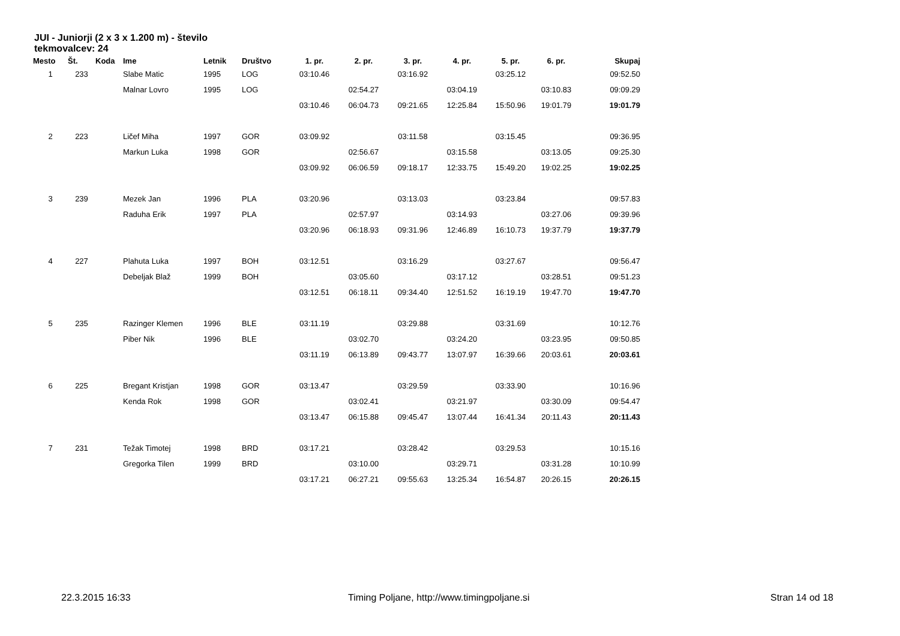JUI - Juniorji (2 x 3 x 1.200 m) - število tekmovalcev: 24
| Mesto | Št. | Koda | Ime | Letnik | Društvo | 1. pr. | 2. pr. | 3. pr. | 4. pr. | 5. pr. | 6. pr. | Skupaj |
| --- | --- | --- | --- | --- | --- | --- | --- | --- | --- | --- | --- | --- |
| 1 | 233 | | Slabe Matic | 1995 | LOG | 03:10.46 | | 03:16.92 | | 03:25.12 | | 09:52.50 |
| | | | Malnar Lovro | 1995 | LOG | | 02:54.27 | | 03:04.19 | | 03:10.83 | 09:09.29 |
| | | | | | | 03:10.46 | 06:04.73 | 09:21.65 | 12:25.84 | 15:50.96 | 19:01.79 | 19:01.79 |
| 2 | 223 | | Ličef Miha | 1997 | GOR | 03:09.92 | | 03:11.58 | | 03:15.45 | | 09:36.95 |
| | | | Markun Luka | 1998 | GOR | | 02:56.67 | | 03:15.58 | | 03:13.05 | 09:25.30 |
| | | | | | | 03:09.92 | 06:06.59 | 09:18.17 | 12:33.75 | 15:49.20 | 19:02.25 | 19:02.25 |
| 3 | 239 | | Mezek Jan | 1996 | PLA | 03:20.96 | | 03:13.03 | | 03:23.84 | | 09:57.83 |
| | | | Raduha Erik | 1997 | PLA | | 02:57.97 | | 03:14.93 | | 03:27.06 | 09:39.96 |
| | | | | | | 03:20.96 | 06:18.93 | 09:31.96 | 12:46.89 | 16:10.73 | 19:37.79 | 19:37.79 |
| 4 | 227 | | Plahuta Luka | 1997 | BOH | 03:12.51 | | 03:16.29 | | 03:27.67 | | 09:56.47 |
| | | | Debeljak Blaž | 1999 | BOH | | 03:05.60 | | 03:17.12 | | 03:28.51 | 09:51.23 |
| | | | | | | 03:12.51 | 06:18.11 | 09:34.40 | 12:51.52 | 16:19.19 | 19:47.70 | 19:47.70 |
| 5 | 235 | | Razinger Klemen | 1996 | BLE | 03:11.19 | | 03:29.88 | | 03:31.69 | | 10:12.76 |
| | | | Piber Nik | 1996 | BLE | | 03:02.70 | | 03:24.20 | | 03:23.95 | 09:50.85 |
| | | | | | | 03:11.19 | 06:13.89 | 09:43.77 | 13:07.97 | 16:39.66 | 20:03.61 | 20:03.61 |
| 6 | 225 | | Bregant Kristjan | 1998 | GOR | 03:13.47 | | 03:29.59 | | 03:33.90 | | 10:16.96 |
| | | | Kenda Rok | 1998 | GOR | | 03:02.41 | | 03:21.97 | | 03:30.09 | 09:54.47 |
| | | | | | | 03:13.47 | 06:15.88 | 09:45.47 | 13:07.44 | 16:41.34 | 20:11.43 | 20:11.43 |
| 7 | 231 | | Težak Timotej | 1998 | BRD | 03:17.21 | | 03:28.42 | | 03:29.53 | | 10:15.16 |
| | | | Gregorka Tilen | 1999 | BRD | | 03:10.00 | | 03:29.71 | | 03:31.28 | 10:10.99 |
| | | | | | | 03:17.21 | 06:27.21 | 09:55.63 | 13:25.34 | 16:54.87 | 20:26.15 | 20:26.15 |
22.3.2015 16:33 Timing Poljane, http://www.timingpoljane.si Stran 14 od 18